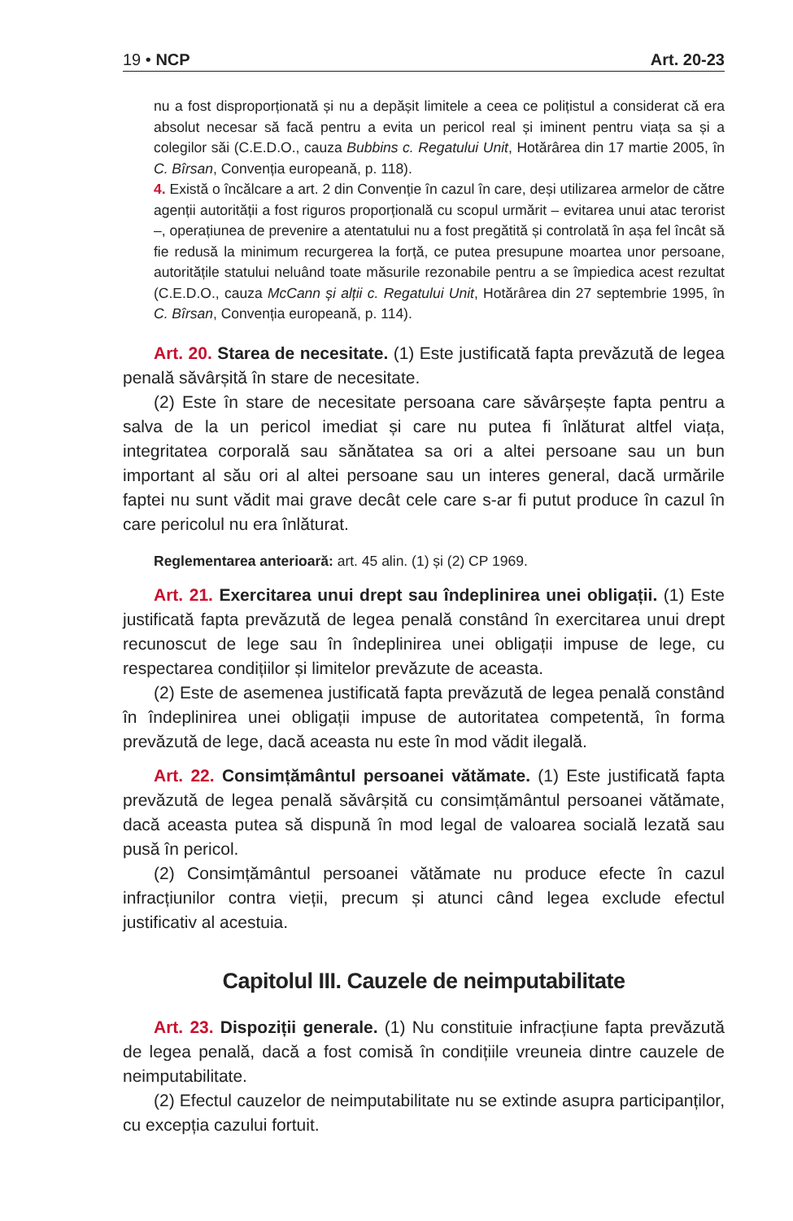19 • NCP Art. 20-23
nu a fost disproporționată și nu a depășit limitele a ceea ce polițistul a considerat că era absolut necesar să facă pentru a evita un pericol real și iminent pentru viața sa și a colegilor săi (C.E.D.O., cauza Bubbins c. Regatului Unit, Hotărârea din 17 martie 2005, în C. Bîrsan, Convenția europeană, p. 118).
4. Există o încălcare a art. 2 din Convenție în cazul în care, deși utilizarea armelor de către agenții autorității a fost riguros proporțională cu scopul urmărit – evitarea unui atac terorist –, operațiunea de prevenire a atentatului nu a fost pregătită și controlată în așa fel încât să fie redusă la minimum recurgerea la forță, ce putea presupune moartea unor persoane, autoritățile statului neluând toate măsurile rezonabile pentru a se împiedica acest rezultat (C.E.D.O., cauza McCann și alții c. Regatului Unit, Hotărârea din 27 septembrie 1995, în C. Bîrsan, Convenția europeană, p. 114).
Art. 20. Starea de necesitate. (1) Este justificată fapta prevăzută de legea penală săvârșită în stare de necesitate.
(2) Este în stare de necesitate persoana care săvârșește fapta pentru a salva de la un pericol imediat și care nu putea fi înlăturat altfel viața, integritatea corporală sau sănătatea sa ori a altei persoane sau un bun important al său ori al altei persoane sau un interes general, dacă urmările faptei nu sunt vădit mai grave decât cele care s-ar fi putut produce în cazul în care pericolul nu era înlăturat.
Reglementarea anterioară: art. 45 alin. (1) și (2) CP 1969.
Art. 21. Exercitarea unui drept sau îndeplinirea unei obligații. (1) Este justificată fapta prevăzută de legea penală constând în exercitarea unui drept recunoscut de lege sau în îndeplinirea unei obligații impuse de lege, cu respectarea condițiilor și limitelor prevăzute de aceasta.
(2) Este de asemenea justificată fapta prevăzută de legea penală constând în îndeplinirea unei obligații impuse de autoritatea competentă, în forma prevăzută de lege, dacă aceasta nu este în mod vădit ilegală.
Art. 22. Consimțământul persoanei vătămate. (1) Este justificată fapta prevăzută de legea penală săvârșită cu consimțământul persoanei vătămate, dacă aceasta putea să dispună în mod legal de valoarea socială lezată sau pusă în pericol.
(2) Consimțământul persoanei vătămate nu produce efecte în cazul infracțiunilor contra vieții, precum și atunci când legea exclude efectul justificativ al acestuia.
Capitolul III. Cauzele de neimputabilitate
Art. 23. Dispoziții generale. (1) Nu constituie infracțiune fapta prevăzută de legea penală, dacă a fost comisă în condițiile vreuneia dintre cauzele de neimputabilitate.
(2) Efectul cauzelor de neimputabilitate nu se extinde asupra participanților, cu excepția cazului fortuit.